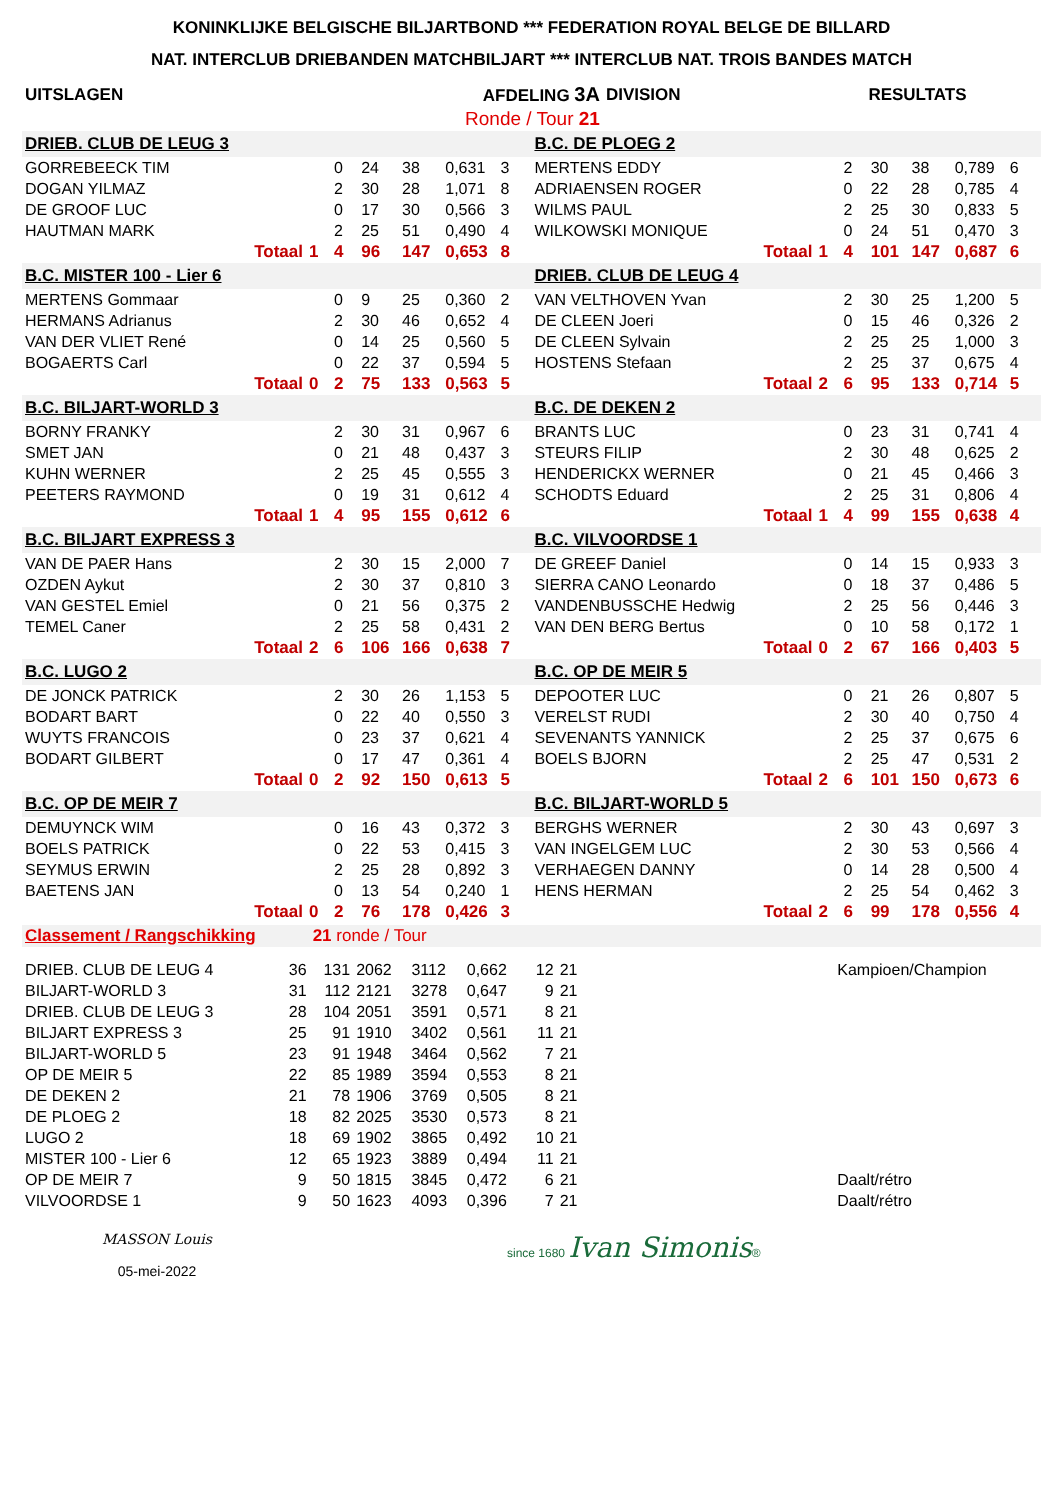KONINKLIJKE BELGISCHE BILJARTBOND *** FEDERATION ROYAL BELGE DE BILLARD
NAT. INTERCLUB DRIEBANDEN MATCHBILJART *** INTERCLUB NAT. TROIS BANDES MATCH
| UITSLAGEN | AFDELING 3A | DIVISION | RESULTATS |
| | Ronde / Tour 21 | | |
| DRIEB. CLUB DE LEUG 3 | | | | | | | B.C. DE PLOEG 2 | | | | | | |
| GORREBEECK TIM | | 0 | 24 | 38 | 0,631 | 3 | MERTENS EDDY | | 2 | 30 | 38 | 0,789 | 6 |
| DOGAN YILMAZ | | 2 | 30 | 28 | 1,071 | 8 | ADRIAENSEN ROGER | | 0 | 22 | 28 | 0,785 | 4 |
| DE GROOF LUC | | 0 | 17 | 30 | 0,566 | 3 | WILMS PAUL | | 2 | 25 | 30 | 0,833 | 5 |
| HAUTMAN MARK | | 2 | 25 | 51 | 0,490 | 4 | WILKOWSKI MONIQUE | | 0 | 24 | 51 | 0,470 | 3 |
| Totaal | 1 | 4 | 96 | 147 | 0,653 | 8 | Totaal | 1 | 4 | 101 | 147 | 0,687 | 6 |
| B.C. MISTER 100 - Lier 6 | | | | | | | DRIEB. CLUB DE LEUG 4 | | | | | | |
| MERTENS Gommaar | | 0 | 9 | 25 | 0,360 | 2 | VAN VELTHOVEN Yvan | | 2 | 30 | 25 | 1,200 | 5 |
| HERMANS Adrianus | | 2 | 30 | 46 | 0,652 | 4 | DE CLEEN Joeri | | 0 | 15 | 46 | 0,326 | 2 |
| VAN DER VLIET René | | 0 | 14 | 25 | 0,560 | 5 | DE CLEEN Sylvain | | 2 | 25 | 25 | 1,000 | 3 |
| BOGAERTS Carl | | 0 | 22 | 37 | 0,594 | 5 | HOSTENS Stefaan | | 2 | 25 | 37 | 0,675 | 4 |
| Totaal | 0 | 2 | 75 | 133 | 0,563 | 5 | Totaal | 2 | 6 | 95 | 133 | 0,714 | 5 |
| B.C. BILJART-WORLD 3 | | | | | | | B.C. DE DEKEN 2 | | | | | | |
| BORNY FRANKY | | 2 | 30 | 31 | 0,967 | 6 | BRANTS LUC | | 0 | 23 | 31 | 0,741 | 4 |
| SMET JAN | | 0 | 21 | 48 | 0,437 | 3 | STEURS FILIP | | 2 | 30 | 48 | 0,625 | 2 |
| KUHN WERNER | | 2 | 25 | 45 | 0,555 | 3 | HENDERICKX WERNER | | 0 | 21 | 45 | 0,466 | 3 |
| PEETERS RAYMOND | | 0 | 19 | 31 | 0,612 | 4 | SCHODTS Eduard | | 2 | 25 | 31 | 0,806 | 4 |
| Totaal | 1 | 4 | 95 | 155 | 0,612 | 6 | Totaal | 1 | 4 | 99 | 155 | 0,638 | 4 |
| B.C. BILJART EXPRESS 3 | | | | | | | B.C. VILVOORDSE 1 | | | | | | |
| VAN DE PAER Hans | | 2 | 30 | 15 | 2,000 | 7 | DE GREEF Daniel | | 0 | 14 | 15 | 0,933 | 3 |
| OZDEN Aykut | | 2 | 30 | 37 | 0,810 | 3 | SIERRA CANO Leonardo | | 0 | 18 | 37 | 0,486 | 5 |
| VAN GESTEL Emiel | | 0 | 21 | 56 | 0,375 | 2 | VANDENBUSSCHE Hedwig | | 2 | 25 | 56 | 0,446 | 3 |
| TEMEL Caner | | 2 | 25 | 58 | 0,431 | 2 | VAN DEN BERG Bertus | | 0 | 10 | 58 | 0,172 | 1 |
| Totaal | 2 | 6 | 106 | 166 | 0,638 | 7 | Totaal | 0 | 2 | 67 | 166 | 0,403 | 5 |
| B.C. LUGO 2 | | | | | | | B.C. OP DE MEIR 5 | | | | | | |
| DE JONCK PATRICK | | 2 | 30 | 26 | 1,153 | 5 | DEPOOTER LUC | | 0 | 21 | 26 | 0,807 | 5 |
| BODART BART | | 0 | 22 | 40 | 0,550 | 3 | VERELST RUDI | | 2 | 30 | 40 | 0,750 | 4 |
| WUYTS FRANCOIS | | 0 | 23 | 37 | 0,621 | 4 | SEVENANTS YANNICK | | 2 | 25 | 37 | 0,675 | 6 |
| BODART GILBERT | | 0 | 17 | 47 | 0,361 | 4 | BOELS BJORN | | 2 | 25 | 47 | 0,531 | 2 |
| Totaal | 0 | 2 | 92 | 150 | 0,613 | 5 | Totaal | 2 | 6 | 101 | 150 | 0,673 | 6 |
| B.C. OP DE MEIR 7 | | | | | | | B.C. BILJART-WORLD 5 | | | | | | |
| DEMUYNCK WIM | | 0 | 16 | 43 | 0,372 | 3 | BERGHS WERNER | | 2 | 30 | 43 | 0,697 | 3 |
| BOELS PATRICK | | 0 | 22 | 53 | 0,415 | 3 | VAN INGELGEM LUC | | 2 | 30 | 53 | 0,566 | 4 |
| SEYMUS ERWIN | | 2 | 25 | 28 | 0,892 | 3 | VERHAEGEN DANNY | | 0 | 14 | 28 | 0,500 | 4 |
| BAETENS JAN | | 0 | 13 | 54 | 0,240 | 1 | HENS HERMAN | | 2 | 25 | 54 | 0,462 | 3 |
| Totaal | 0 | 2 | 76 | 178 | 0,426 | 3 | Totaal | 2 | 6 | 99 | 178 | 0,556 | 4 |
| Classement / Rangschikking | | 21 ronde / Tour | | | | | | | |
| DRIEB. CLUB DE LEUG 4 | 36 | 131 | 2062 | 3112 | 0,662 | 12 | 21 | | Kampioen/Champion |
| BILJART-WORLD 3 | 31 | 112 | 2121 | 3278 | 0,647 | 9 | 21 | | |
| DRIEB. CLUB DE LEUG 3 | 28 | 104 | 2051 | 3591 | 0,571 | 8 | 21 | | |
| BILJART EXPRESS 3 | 25 | 91 | 1910 | 3402 | 0,561 | 11 | 21 | | |
| BILJART-WORLD 5 | 23 | 91 | 1948 | 3464 | 0,562 | 7 | 21 | | |
| OP DE MEIR 5 | 22 | 85 | 1989 | 3594 | 0,553 | 8 | 21 | | |
| DE DEKEN 2 | 21 | 78 | 1906 | 3769 | 0,505 | 8 | 21 | | |
| DE PLOEG 2 | 18 | 82 | 2025 | 3530 | 0,573 | 8 | 21 | | |
| LUGO 2 | 18 | 69 | 1902 | 3865 | 0,492 | 10 | 21 | | |
| MISTER 100 - Lier 6 | 12 | 65 | 1923 | 3889 | 0,494 | 11 | 21 | | |
| OP DE MEIR 7 | 9 | 50 | 1815 | 3845 | 0,472 | 6 | 21 | | Daalt/rétro |
| VILVOORDSE 1 | 9 | 50 | 1623 | 4093 | 0,396 | 7 | 21 | | Daalt/rétro |
MASSON Louis
05-mei-2022
since 1680 Ivan Simonis®